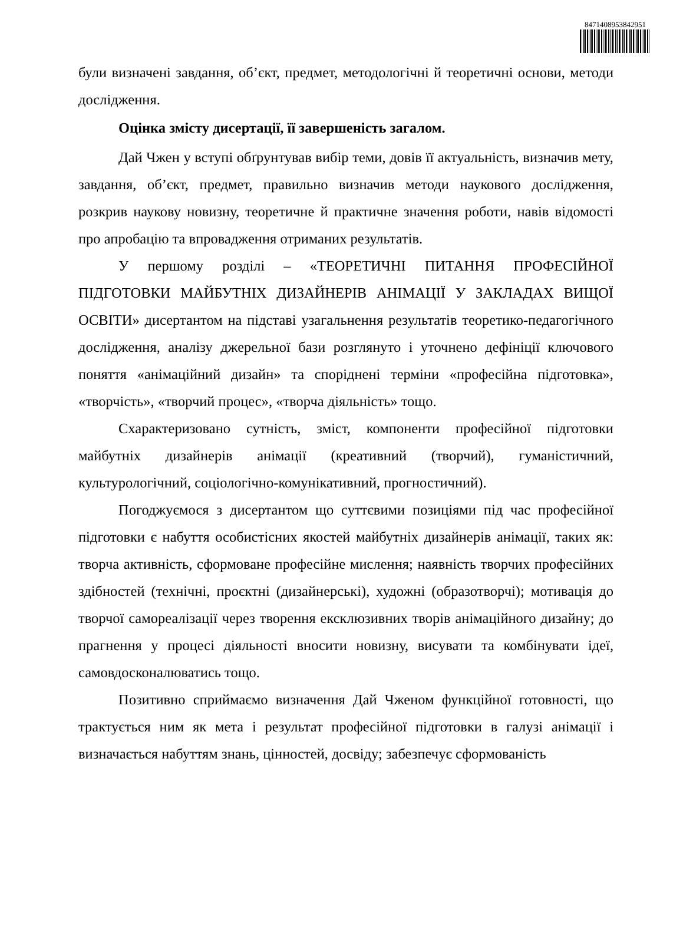8471408953842951
були визначені завдання, об’єкт, предмет, методологічні й теоретичні основи, методи дослідження.
Оцінка змісту дисертації, її завершеність загалом.
Дай Чжен у вступі обґрунтував вибір теми, довів її актуальність, визначив мету, завдання, об’єкт, предмет, правильно визначив методи наукового дослідження, розкрив наукову новизну, теоретичне й практичне значення роботи, навів відомості про апробацію та впровадження отриманих результатів.
У першому розділі – «ТЕОРЕТИЧНІ ПИТАННЯ ПРОФЕСІЙНОЇ ПІДГОТОВКИ МАЙБУТНІХ ДИЗАЙНЕРІВ АНІМАЦІЇ У ЗАКЛАДАХ ВИЩОЇ ОСВІТИ» дисертантом на підставі узагальнення результатів теоретико-педагогічного дослідження, аналізу джерельної бази розглянуто і уточнено дефініції ключового поняття «анімаційний дизайн» та споріднені терміни «професійна підготовка», «творчість», «творчий процес», «творча діяльність» тощо.
Схарактеризовано сутність, зміст, компоненти професійної підготовки майбутніх дизайнерів анімації (креативний (творчий), гуманістичний, культурологічний, соціологічно-комунікативний, прогностичний).
Погоджуємося з дисертантом що суттєвими позиціями під час професійної підготовки є набуття особистісних якостей майбутніх дизайнерів анімації, таких як: творча активність, сформоване професійне мислення; наявність творчих професійних здібностей (технічні, проєктні (дизайнерські), художні (образотворчі); мотивація до творчої самореалізації через творення ексклюзивних творів анімаційного дизайну; до прагнення у процесі діяльності вносити новизну, висувати та комбінувати ідеї, самовдосконалюватись тощо.
Позитивно сприймаємо визначення Дай Чженом функційної готовності, що трактується ним як мета і результат професійної підготовки в галузі анімації і визначається набуттям знань, цінностей, досвіду; забезпечує сформованість